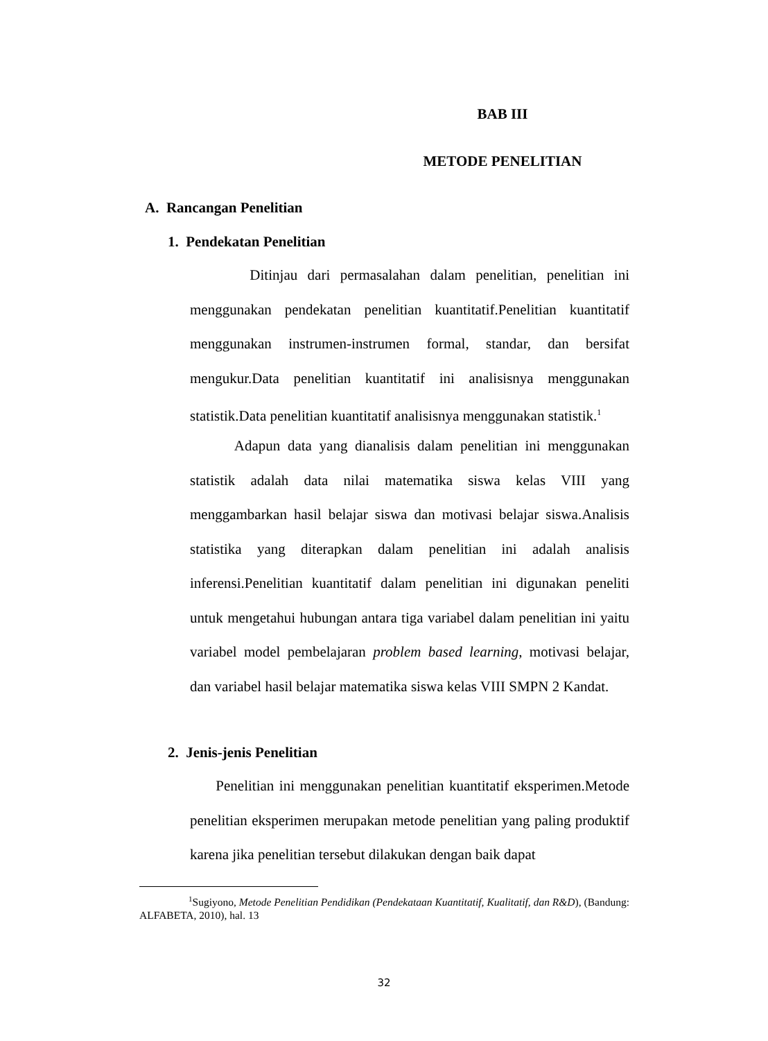BAB III
METODE PENELITIAN
A. Rancangan Penelitian
1. Pendekatan Penelitian
Ditinjau dari permasalahan dalam penelitian, penelitian ini menggunakan pendekatan penelitian kuantitatif.Penelitian kuantitatif menggunakan instrumen-instrumen formal, standar, dan bersifat mengukur.Data penelitian kuantitatif ini analisisnya menggunakan statistik.Data penelitian kuantitatif analisisnya menggunakan statistik.<sup>1</sup>
Adapun data yang dianalisis dalam penelitian ini menggunakan statistik adalah data nilai matematika siswa kelas VIII yang menggambarkan hasil belajar siswa dan motivasi belajar siswa.Analisis statistika yang diterapkan dalam penelitian ini adalah analisis inferensi.Penelitian kuantitatif dalam penelitian ini digunakan peneliti untuk mengetahui hubungan antara tiga variabel dalam penelitian ini yaitu variabel model pembelajaran problem based learning, motivasi belajar, dan variabel hasil belajar matematika siswa kelas VIII SMPN 2 Kandat.
2. Jenis-jenis Penelitian
Penelitian ini menggunakan penelitian kuantitatif eksperimen.Metode penelitian eksperimen merupakan metode penelitian yang paling produktif karena jika penelitian tersebut dilakukan dengan baik dapat
<sup>1</sup> Sugiyono, Metode Penelitian Pendidikan (Pendekataan Kuantitatif, Kualitatif, dan R&D), (Bandung: ALFABETA, 2010), hal. 13
32